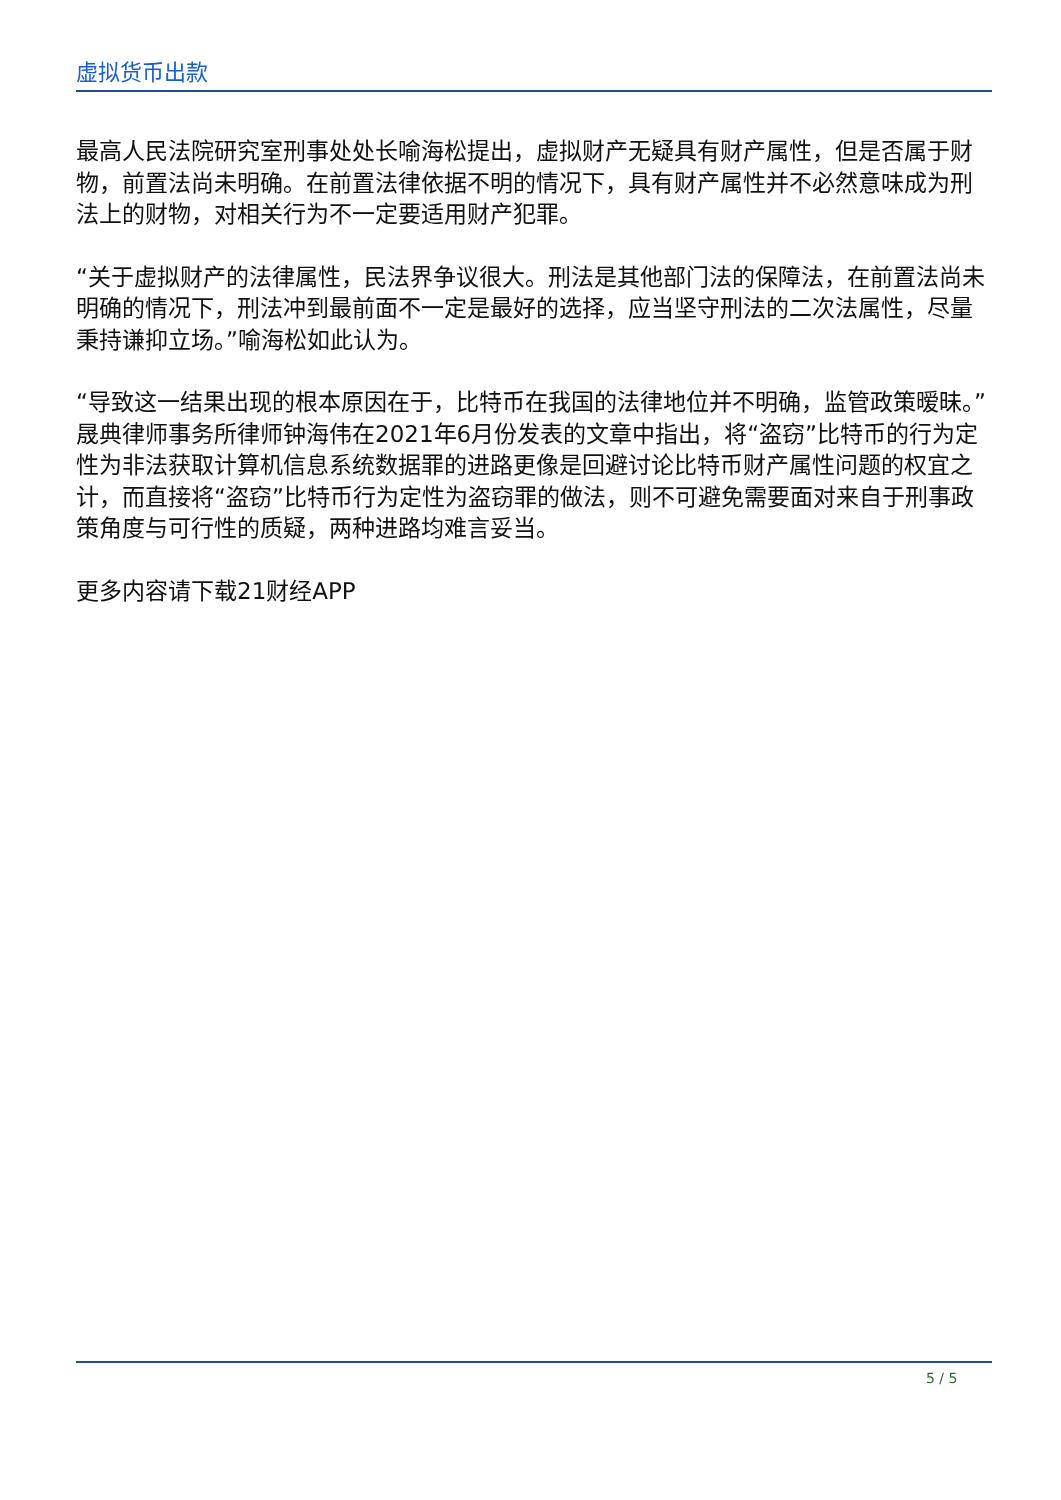虚拟货币出款
最高人民法院研究室刑事处处长喻海松提出，虚拟财产无疑具有财产属性，但是否属于财物，前置法尚未明确。在前置法律依据不明的情况下，具有财产属性并不必然意味成为刑法上的财物，对相关行为不一定要适用财产犯罪。
“关于虚拟财产的法律属性，民法界争议很大。刑法是其他部门法的保障法，在前置法尚未明确的情况下，刑法冲到最前面不一定是最好的选择，应当坚守刑法的二次法属性，尽量秉持谦抑立场。”喻海松如此认为。
“导致这一结果出现的根本原因在于，比特币在我国的法律地位并不明确，监管政策暧昧。”晟典律师事务所律师钟海伟在2021年6月份发表的文章中指出，将“盗窃”比特币的行为定性为非法获取计算机信息系统数据罪的进路更像是回避讨论比特币财产属性问题的权宜之计，而直接将“盗窃”比特币行为定性为盗窃罪的做法，则不可避免需要面对来自于刑事政策角度与可行性的质疑，两种进路均难言妥当。
更多内容请下载21财经APP
5 / 5